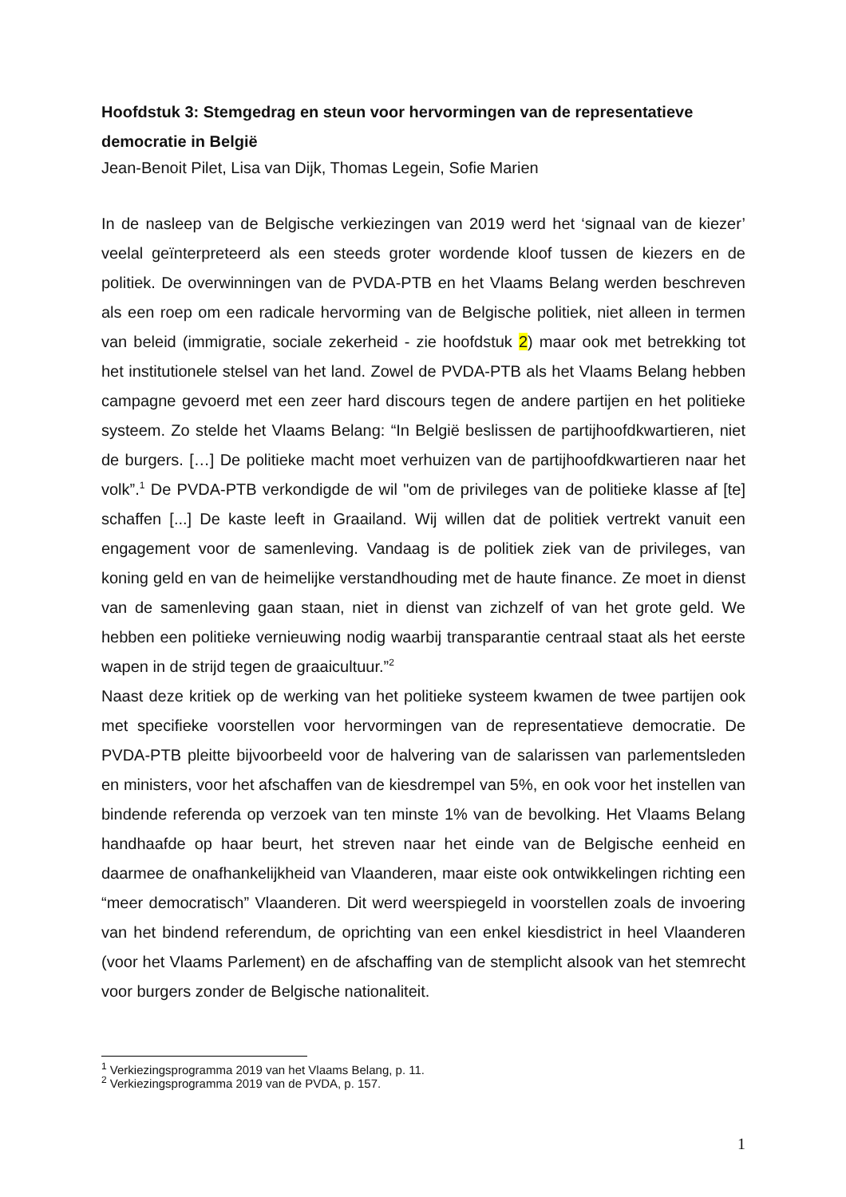Hoofdstuk 3: Stemgedrag en steun voor hervormingen van de representatieve democratie in België
Jean-Benoit Pilet, Lisa van Dijk, Thomas Legein, Sofie Marien
In de nasleep van de Belgische verkiezingen van 2019 werd het ‘signaal van de kiezer’ veelal geïnterpreteerd als een steeds groter wordende kloof tussen de kiezers en de politiek. De overwinningen van de PVDA-PTB en het Vlaams Belang werden beschreven als een roep om een radicale hervorming van de Belgische politiek, niet alleen in termen van beleid (immigratie, sociale zekerheid - zie hoofdstuk 2) maar ook met betrekking tot het institutionele stelsel van het land. Zowel de PVDA-PTB als het Vlaams Belang hebben campagne gevoerd met een zeer hard discours tegen de andere partijen en het politieke systeem. Zo stelde het Vlaams Belang: “In België beslissen de partijhoofdkwartieren, niet de burgers. […] De politieke macht moet verhuizen van de partijhoofdkwartieren naar het volk”.<sup>1</sup> De PVDA-PTB verkondigde de wil "om de privileges van de politieke klasse af [te] schaffen [...] De kaste leeft in Graailand. Wij willen dat de politiek vertrekt vanuit een engagement voor de samenleving. Vandaag is de politiek ziek van de privileges, van koning geld en van de heimelijke verstandhouding met de haute finance. Ze moet in dienst van de samenleving gaan staan, niet in dienst van zichzelf of van het grote geld. We hebben een politieke vernieuwing nodig waarbij transparantie centraal staat als het eerste wapen in de strijd tegen de graaicultuur.”<sup>2</sup>
Naast deze kritiek op de werking van het politieke systeem kwamen de twee partijen ook met specifieke voorstellen voor hervormingen van de representatieve democratie. De PVDA-PTB pleitte bijvoorbeeld voor de halvering van de salarissen van parlementsleden en ministers, voor het afschaffen van de kiesdrempel van 5%, en ook voor het instellen van bindende referenda op verzoek van ten minste 1% van de bevolking. Het Vlaams Belang handhaafde op haar beurt, het streven naar het einde van de Belgische eenheid en daarmee de onafhankelijkheid van Vlaanderen, maar eiste ook ontwikkelingen richting een “meer democratisch” Vlaanderen. Dit werd weerspiegeld in voorstellen zoals de invoering van het bindend referendum, de oprichting van een enkel kiesdistrict in heel Vlaanderen (voor het Vlaams Parlement) en de afschaffing van de stemplicht alsook van het stemrecht voor burgers zonder de Belgische nationaliteit.
<sup>1</sup> Verkiezingsprogramma 2019 van het Vlaams Belang, p. 11.
<sup>2</sup> Verkiezingsprogramma 2019 van de PVDA, p. 157.
1